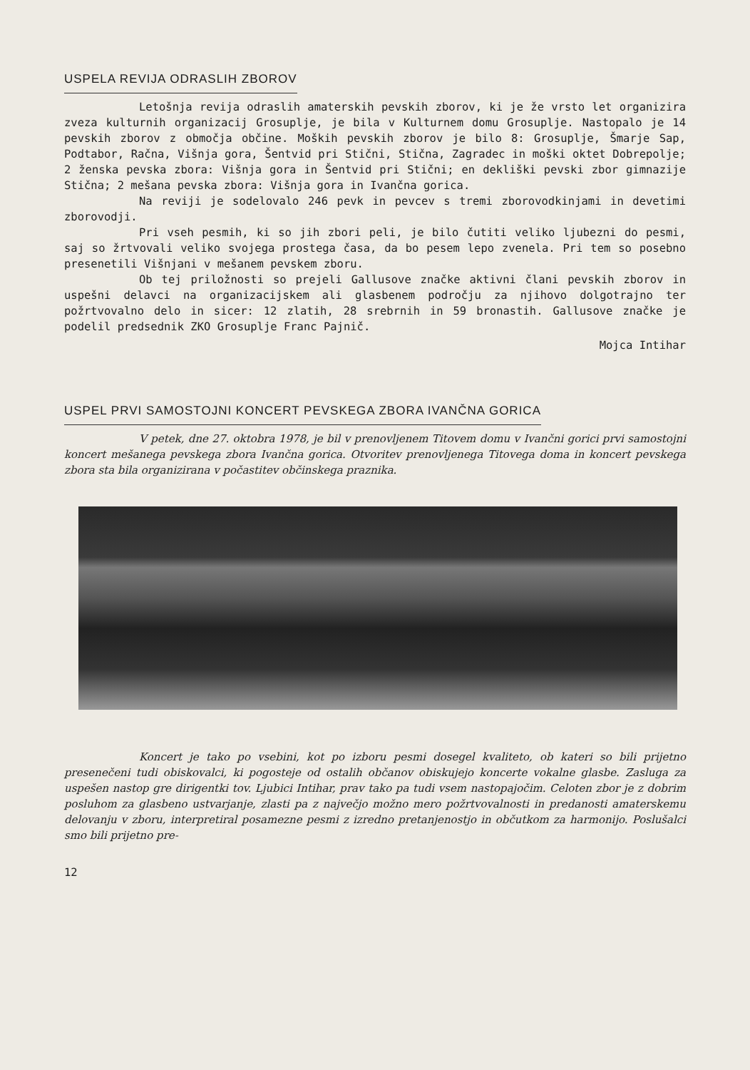USPELA REVIJA ODRASLIH ZBOROV
Letošnja revija odraslih amaterskih pevskih zborov, ki je že vrsto let organizira zveza kulturnih organizacij Grosuplje, je bila v Kulturnem domu Grosuplje. Nastopalo je 14 pevskih zborov z območja občine. Moških pevskih zborov je bilo 8: Grosuplje, Šmarje Sap, Podtabor, Račna, Višnja gora, Šentvid pri Stični, Stična, Zagradec in moški oktet Dobrepolje; 2 ženska pevska zbora: Višnja gora in Šentvid pri Stični; en dekliški pevski zbor gimnazije Stična; 2 mešana pevska zbora: Višnja gora in Ivančna gorica.
Na reviji je sodelovalo 246 pevk in pevcev s tremi zborovodkinjami in devetimi zborovodji.
Pri vseh pesmih, ki so jih zbori peli, je bilo čutiti veliko ljubezni do pesmi, saj so žrtvovali veliko svojega prostega časa, da bo pesem lepo zvenela. Pri tem so posebno presenetili Višnjani v mešanem pevskem zboru.
Ob tej priložnosti so prejeli Gallusove značke aktivni člani pevskih zborov in uspešni delavci na organizacijskem ali glasbenem področju za njihovo dolgotrajno ter požrtvovalno delo in sicer: 12 zlatih, 28 srebrnih in 59 bronastih. Gallusove značke je podelil predsednik ZKO Grosuplje Franc Pajnič.
Mojca Intihar
USPEL PRVI SAMOSTOJNI KONCERT PEVSKEGA ZBORA IVANČNA GORICA
V petek, dne 27. oktobra 1978, je bil v prenovljenem Titovem domu v Ivančni gorici prvi samostojni koncert mešanega pevskega zbora Ivančna gorica. Otvoritev prenovljenega Titovega doma in koncert pevskega zbora sta bila organizirana v počastitev občinskega praznika.
Koncert je tako po vsebini, kot po izboru pesmi dosegel kvaliteto, ob kateri so bili prijetno presenečeni tudi obiskovalci, ki pogosteje od ostalih občanov obiskujejo koncerte vokalne glasbe. Zasluga za uspešen nastop gre dirigentki tov. Ljubici Intihar, prav tako pa tudi vsem nastopajočim. Celoten zbor je z dobrim posluhom za glasbeno ustvarjanje, zlasti pa z največjo možno mero požrtvovalnosti in predanosti amaterskemu delovanju v zboru, interpretiral posamezne pesmi z izredno pretanjenostjo in občutkom za harmonijo. Poslušalci smo bili prijetno pre-
12